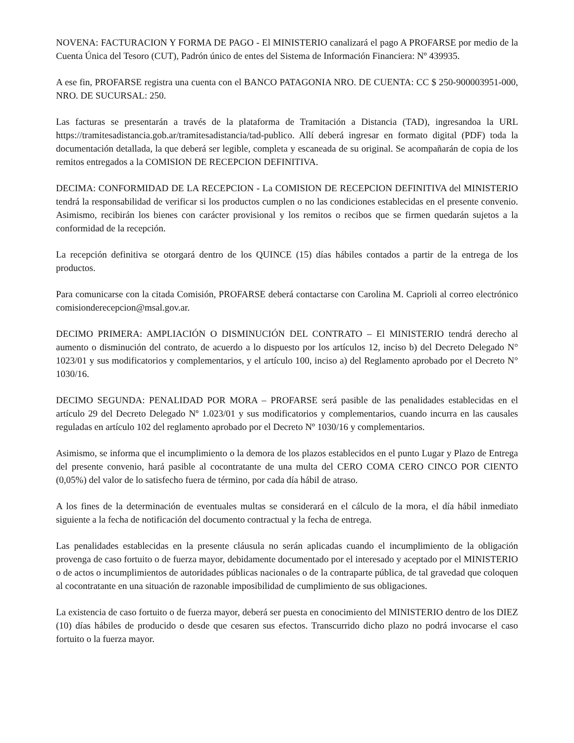NOVENA: FACTURACION Y FORMA DE PAGO - El MINISTERIO canalizará el pago A PROFARSE por medio de la Cuenta Única del Tesoro (CUT), Padrón único de entes del Sistema de Información Financiera: Nº 439935.
A ese fin, PROFARSE registra una cuenta con el BANCO PATAGONIA NRO. DE CUENTA: CC $ 250-900003951-000, NRO. DE SUCURSAL: 250.
Las facturas se presentarán a través de la plataforma de Tramitación a Distancia (TAD), ingresandoa la URL https://tramitesadistancia.gob.ar/tramitesadistancia/tad-publico. Allí deberá ingresar en formato digital (PDF) toda la documentación detallada, la que deberá ser legible, completa y escaneada de su original. Se acompañarán de copia de los remitos entregados a la COMISION DE RECEPCION DEFINITIVA.
DECIMA: CONFORMIDAD DE LA RECEPCION - La COMISION DE RECEPCION DEFINITIVA del MINISTERIO tendrá la responsabilidad de verificar si los productos cumplen o no las condiciones establecidas en el presente convenio. Asimismo, recibirán los bienes con carácter provisional y los remitos o recibos que se firmen quedarán sujetos a la conformidad de la recepción.
La recepción definitiva se otorgará dentro de los QUINCE (15) días hábiles contados a partir de la entrega de los productos.
Para comunicarse con la citada Comisión, PROFARSE deberá contactarse con Carolina M. Caprioli al correo electrónico comisionderecepcion@msal.gov.ar.
DECIMO PRIMERA: AMPLIACIÓN O DISMINUCIÓN DEL CONTRATO – El MINISTERIO tendrá derecho al aumento o disminución del contrato, de acuerdo a lo dispuesto por los artículos 12, inciso b) del Decreto Delegado N° 1023/01 y sus modificatorios y complementarios, y el artículo 100, inciso a) del Reglamento aprobado por el Decreto N° 1030/16.
DECIMO SEGUNDA: PENALIDAD POR MORA – PROFARSE será pasible de las penalidades establecidas en el artículo 29 del Decreto Delegado Nº 1.023/01 y sus modificatorios y complementarios, cuando incurra en las causales reguladas en artículo 102 del reglamento aprobado por el Decreto Nº 1030/16 y complementarios.
Asimismo, se informa que el incumplimiento o la demora de los plazos establecidos en el punto Lugar y Plazo de Entrega del presente convenio, hará pasible al cocontratante de una multa del CERO COMA CERO CINCO POR CIENTO (0,05%) del valor de lo satisfecho fuera de término, por cada día hábil de atraso.
A los fines de la determinación de eventuales multas se considerará en el cálculo de la mora, el día hábil inmediato siguiente a la fecha de notificación del documento contractual y la fecha de entrega.
Las penalidades establecidas en la presente cláusula no serán aplicadas cuando el incumplimiento de la obligación provenga de caso fortuito o de fuerza mayor, debidamente documentado por el interesado y aceptado por el MINISTERIO o de actos o incumplimientos de autoridades públicas nacionales o de la contraparte pública, de tal gravedad que coloquen al cocontratante en una situación de razonable imposibilidad de cumplimiento de sus obligaciones.
La existencia de caso fortuito o de fuerza mayor, deberá ser puesta en conocimiento del MINISTERIO dentro de los DIEZ (10) días hábiles de producido o desde que cesaren sus efectos. Transcurrido dicho plazo no podrá invocarse el caso fortuito o la fuerza mayor.